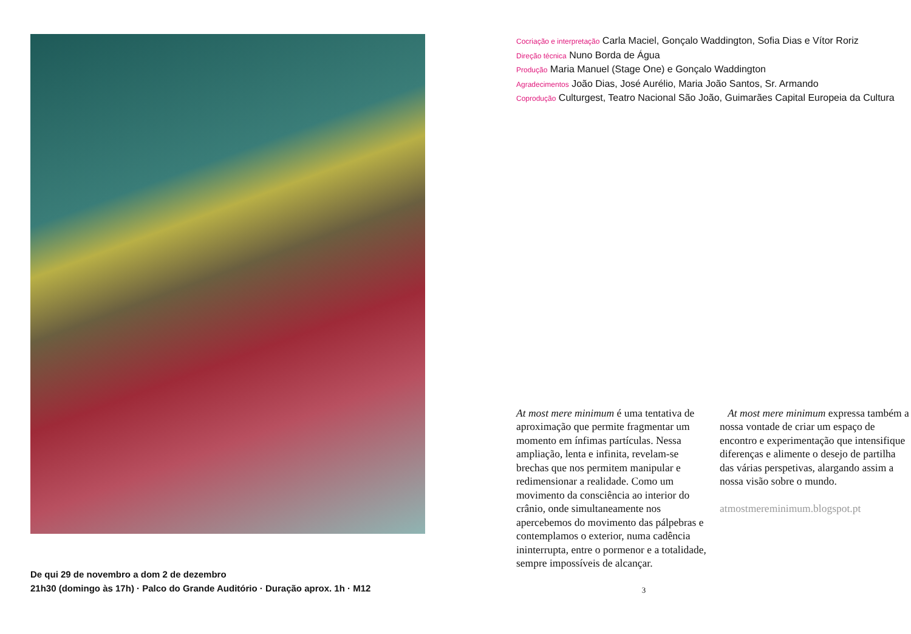De qui 29 de novembro a dom 2 de dezembro
21h30 (domingo às 17h) · Palco do Grande Auditório · Duração aprox. 1h · M12
Cocriação e interpretação Carla Maciel, Gonçalo Waddington, Sofia Dias e Vítor Roriz
Direção técnica Nuno Borda de Água
Produção Maria Manuel (Stage One) e Gonçalo Waddington
Agradecimentos João Dias, José Aurélio, Maria João Santos, Sr. Armando
Coprodução Culturgest, Teatro Nacional São João, Guimarães Capital Europeia da Cultura
At most mere minimum é uma tentativa de aproximação que permite fragmentar um momento em ínfimas partículas. Nessa ampliação, lenta e infinita, revelam-se brechas que nos permitem manipular e redimensionar a realidade. Como um movimento da consciência ao interior do crânio, onde simultaneamente nos apercebemos do movimento das pálpebras e contemplamos o exterior, numa cadência ininterrupta, entre o pormenor e a totalidade, sempre impossíveis de alcançar.
At most mere minimum expressa também a nossa vontade de criar um espaço de encontro e experimentação que intensifique diferenças e alimente o desejo de partilha das várias perspetivas, alargando assim a nossa visão sobre o mundo.
atmostmereminimum.blogspot.pt
3